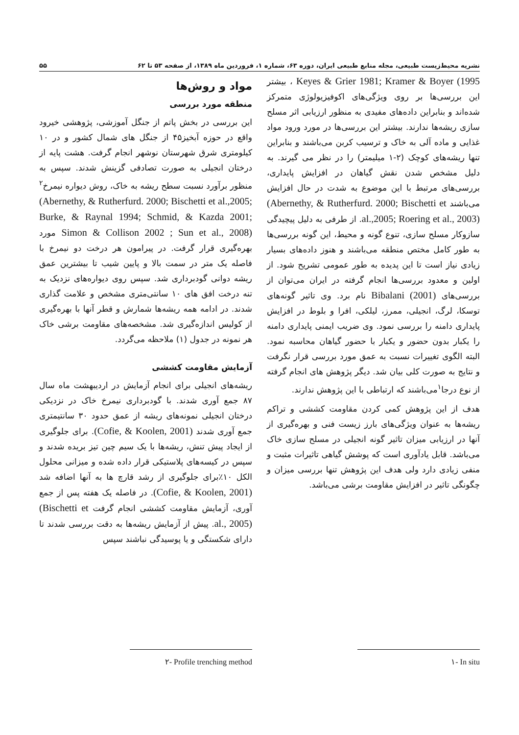نشریه محیط‌زیست طبیعی، مجله منابع طبیعی ایران، دوره ۶۳، شماره ۱، فروردین ماه ۱۳۸۹، از صفحه ۵۳ تا ۶۲ ۵۵
Keyes & Grier 1981; Kramer & Boyer (1995 ، بیشتر این بررسی‌ها بر روی ویژگی‌های اکوفیزیولوژی متمرکز شده‌اند و بنابراین داده‌های مفیدی به منظور ارزیابی اثر مسلح سازی ریشه‌ها ندارند. بیشتر این بررسی‌ها در مورد ورود مواد غذایی و ماده آلی به خاک و ترسیب کربن می‌باشند و بنابراین تنها ریشه‌های کوچک (۲-۱ میلیمتر) را در نظر می گیرند. به دلیل مشخص شدن نقش گیاهان در افزایش پایداری، بررسی‌های مرتبط با این موضوع به شدت در حال افزایش می‌باشند (Abernethy, & Rutherfurd. 2000; Bischetti et al.,2005; Roering et al., 2003). از طرفی به دلیل پیچیدگی سازوکار مسلح سازی، تنوع گونه و محیط، این گونه بررسی‌ها به طور کامل مختص منطقه می‌باشند و هنوز داده‌های بسیار زیادی نیاز است تا این پدیده به طور عمومی تشریح شود. از اولین و معدود بررسی‌ها انجام گرفته در ایران می‌توان از بررسی‌های Bibalani (2001) نام برد. وی تاثیر گونه‌های توسکا، لرگ، انجیلی، ممرز، لیلکی، افرا و بلوط در افزایش پایداری دامنه را بررسی نمود. وی ضریب ایمنی پایداری دامنه را یکبار بدون حضور و یکبار با حضور گیاهان محاسبه نمود. البته الگوی تغییرات نسبت به عمق مورد بررسی قرار نگرفت و نتایج به صورت کلی بیان شد. دیگر پژوهش های انجام گرفته از نوع درجا<sup>۱</sup>می‌باشند که ارتباطی با این پژوهش ندارند.
هدف از این پژوهش کمی کردن مقاومت کششی و تراکم ریشه‌ها به عنوان ویژگی‌های بارز زیست فنی و بهره‌گیری از آنها در ارزیابی میزان تاثیر گونه انجیلی در مسلح سازی خاک می‌باشد. قابل یادآوری است که پوشش گیاهی تاثیرات مثبت و منفی زیادی دارد ولی هدف این پژوهش تنها بررسی میزان و چگونگی تاثیر در افزایش مقاومت برشی می‌باشد.
مواد و روش‌ها
منطقه مورد بررسی
این بررسی در بخش پاتم از جنگل آموزشی، پژوهشی خیرود واقع در حوزه آبخیز۴۵ از جنگل های شمال کشور و در ۱۰ کیلومتری شرق شهرستان نوشهر انجام گرفت. هشت پایه از درختان انجیلی به صورت تصادفی گزینش شدند. سپس به منظور برآورد نسبت سطح ریشه به خاک، روش دیواره نیمرخ<sup>۲</sup> (Abernethy, & Rutherfurd. 2000; Bischetti et al.,2005; Burke, & Raynal 1994; Schmid, & Kazda 2001; Simon & Collison 2002 ; Sun et al., 2008) مورد بهره‌گیری قرار گرفت. در پیرامون هر درخت دو نیمرخ با فاصله یک متر در سمت بالا و پایین شیب تا بیشترین عمق ریشه دوانی گودبرداری شد. سپس روی دیواره‌های نزدیک به تنه درخت افق های ۱۰ سانتی‌متری مشخص و علامت گذاری شدند. در ادامه همه ریشه‌ها شمارش و قطر آنها با بهره‌گیری از کولیس اندازه‌گیری شد. مشخصه‌های مقاومت برشی خاک هر نمونه در جدول (۱) ملاحظه می‌گردد.
آزمایش مقاومت کششی
ریشه‌های انجیلی برای انجام آزمایش در اردیبهشت ماه سال ۸۷ جمع آوری شدند. با گودبرداری نیمرخ خاک در نزدیکی درختان انجیلی نمونه‌های ریشه از عمق حدود ۳۰ سانتیمتری جمع آوری شدند (Cofie, & Koolen, 2001). برای جلوگیری از ایجاد پیش تنش، ریشه‌ها با یک سیم چین تیز بریده شدند و سپس در کیسه‌های پلاستیکی قرار داده شده و میزانی محلول الکل ۱۰٪برای جلوگیری از رشد قارچ ها به آنها اضافه شد (Cofie, & Koolen, 2001). در فاصله یک هفته پس از جمع آوری، آزمایش مقاومت کششی انجام گرفت (Bischetti et al., 2005). پیش از آزمایش ریشه‌ها به دقت بررسی شدند تا دارای شکستگی و یا پوسیدگی نباشند سپس
١- In situ ٢- Profile trenching method